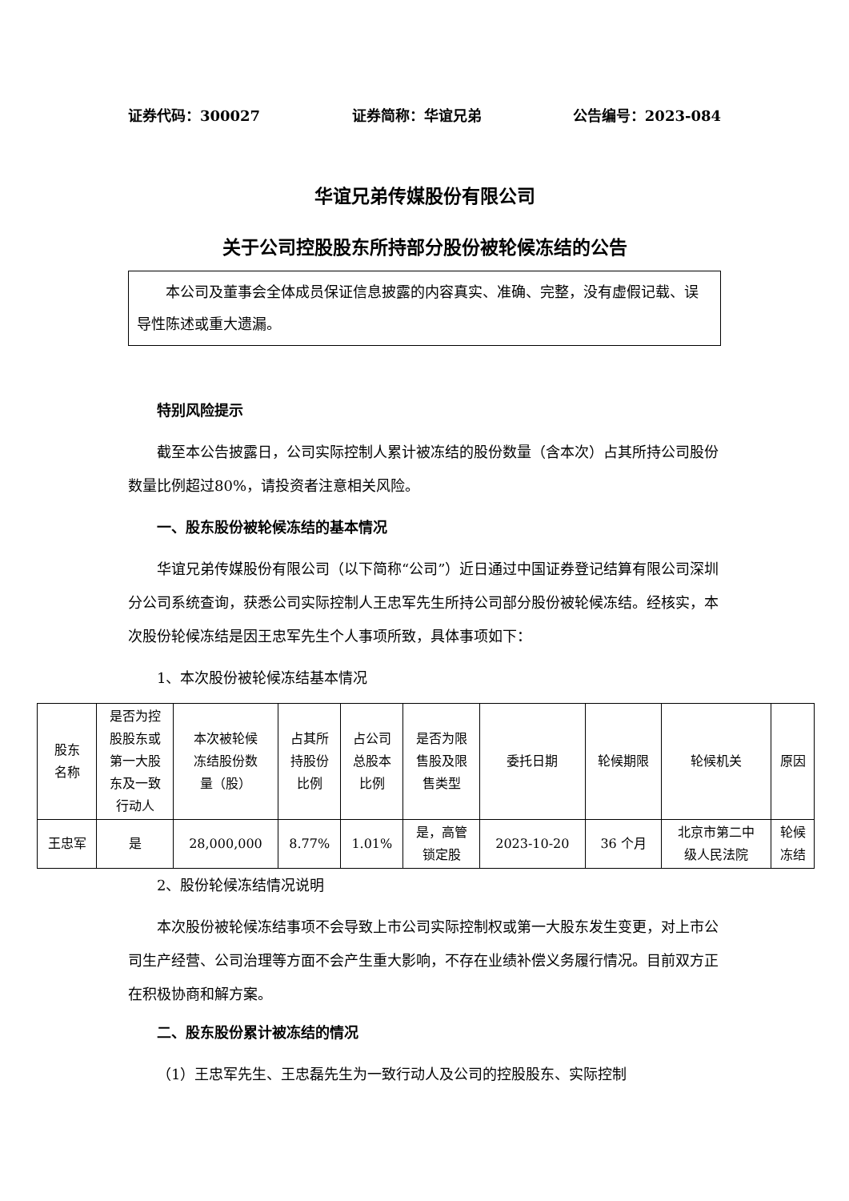证券代码：300027 证券简称：华谊兄弟 公告编号：2023-084
华谊兄弟传媒股份有限公司
关于公司控股股东所持部分股份被轮候冻结的公告
本公司及董事会全体成员保证信息披露的内容真实、准确、完整，没有虚假记载、误导性陈述或重大遗漏。
特别风险提示
截至本公告披露日，公司实际控制人累计被冻结的股份数量（含本次）占其所持公司股份数量比例超过80%，请投资者注意相关风险。
一、股东股份被轮候冻结的基本情况
华谊兄弟传媒股份有限公司（以下简称“公司”）近日通过中国证券登记结算有限公司深圳分公司系统查询，获悉公司实际控制人王忠军先生所持公司部分股份被轮候冻结。经核实，本次股份轮候冻结是因王忠军先生个人事项所致，具体事项如下：
1、本次股份被轮候冻结基本情况
| 股东 名称 | 是否为控 股股东或 第一大股 东及一致 行动人 | 本次被轮候 冻结股份数 量（股） | 占其所 持股份 比例 | 占公司 总股本 比例 | 是否为限 售股及限 售类型 | 委托日期 | 轮候期限 | 轮候机关 | 原因 |
| --- | --- | --- | --- | --- | --- | --- | --- | --- | --- |
| 王忠军 | 是 | 28,000,000 | 8.77% | 1.01% | 是，高管 锁定股 | 2023-10-20 | 36 个月 | 北京市第二中 级人民法院 | 轮候 冻结 |
2、股份轮候冻结情况说明
本次股份被轮候冻结事项不会导致上市公司实际控制权或第一大股东发生变更，对上市公司生产经营、公司治理等方面不会产生重大影响，不存在业绩补偿义务履行情况。目前双方正在积极协商和解方案。
二、股东股份累计被冻结的情况
（1）王忠军先生、王忠磊先生为一致行动人及公司的控股股东、实际控制